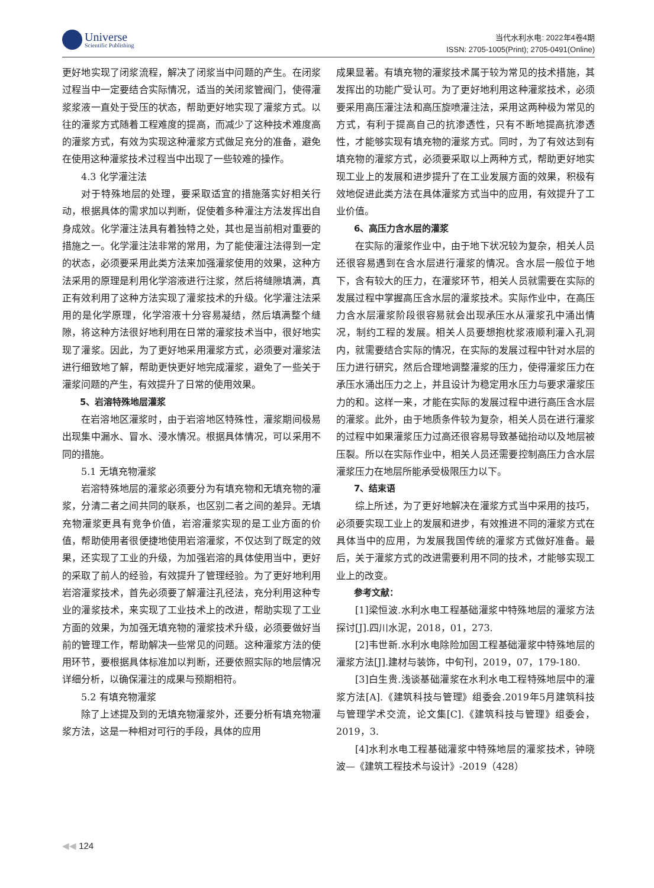Universe
Scientific Publishing
当代水利水电: 2022年4卷4期
ISSN: 2705-1005(Print); 2705-0491(Online)
更好地实现了闭浆流程，解决了闭浆当中问题的产生。在闭浆过程当中一定要结合实际情况，适当的关闭浆管阀门，使得灌浆浆液一直处于受压的状态，帮助更好地实现了灌浆方式。以往的灌浆方式随着工程难度的提高，而减少了这种技术难度高的灌浆方式，有效为实现这种灌浆方式做足充分的准备，避免在使用这种灌浆技术过程当中出现了一些较难的操作。
4.3 化学灌注法
对于特殊地层的处理，要采取适宜的措施落实好相关行动，根据具体的需求加以判断，促使着多种灌注方法发挥出自身成效。化学灌注法具有着独特之处，其也是当前相对重要的措施之一。化学灌注法非常的常用，为了能使灌注法得到一定的状态，必须要采用此类方法来加强灌浆使用的效果，这种方法采用的原理是利用化学溶液进行注浆，然后将缝隙填满，真正有效利用了这种方法实现了灌浆技术的升级。化学灌注法采用的是化学原理，化学溶液十分容易凝结，然后填满整个缝隙，将这种方法很好地利用在日常的灌浆技术当中，很好地实现了灌浆。因此，为了更好地采用灌浆方式，必须要对灌浆法进行细致地了解，帮助更快更好地完成灌浆，避免了一些关于灌浆问题的产生，有效提升了日常的使用效果。
5、岩溶特殊地层灌浆
在岩溶地区灌浆时，由于岩溶地区特殊性，灌浆期间极易出现集中漏水、冒水、浸水情况。根据具体情况，可以采用不同的措施。
5.1 无填充物灌浆
岩溶特殊地层的灌浆必须要分为有填充物和无填充物的灌浆，分清二者之间共同的联系，也区别二者之间的差异。无填充物灌浆更具有竞争价值，岩溶灌浆实现的是工业方面的价值，帮助使用者很便捷地使用岩溶灌浆，不仅达到了既定的效果，还实现了工业的升级，为加强岩溶的具体使用当中，更好的采取了前人的经验，有效提升了管理经验。为了更好地利用岩溶灌浆技术，首先必须要了解灌注孔径法，充分利用这种专业的灌浆技术，来实现了工业技术上的改进，帮助实现了工业方面的效果，为加强无填充物的灌浆技术升级，必须要做好当前的管理工作，帮助解决一些常见的问题。这种灌浆方法的使用环节，要根据具体标准加以判断，还要依照实际的地层情况详细分析，以确保灌注的成果与预期相符。
5.2 有填充物灌浆
除了上述提及到的无填充物灌浆外，还要分析有填充物灌浆方法，这是一种相对可行的手段，具体的应用
成果显著。有填充物的灌浆技术属于较为常见的技术措施，其发挥出的功能广受认可。为了更好地利用这种灌浆技术，必须要采用高压灌注法和高压旋喷灌注法，采用这两种极为常见的方式，有利于提高自己的抗渗透性，只有不断地提高抗渗透性，才能够实现有填充物的灌浆方式。同时，为了有效达到有填充物的灌浆方式，必须要采取以上两种方式，帮助更好地实现工业上的发展和进步提升了在工业发展方面的效果，积极有效地促进此类方法在具体灌浆方式当中的应用，有效提升了工业价值。
6、高压力含水层的灌浆
在实际的灌浆作业中，由于地下状况较为复杂，相关人员还很容易遇到在含水层进行灌浆的情况。含水层一般位于地下，含有较大的压力，在灌浆环节，相关人员就需要在实际的发展过程中掌握高压含水层的灌浆技术。实际作业中，在高压力含水层灌浆阶段很容易就会出现承压水从灌浆孔中涌出情况，制约工程的发展。相关人员要想抱枕浆液顺利灌入孔洞内，就需要结合实际的情况，在实际的发展过程中针对水层的压力进行研究，然后合理地调整灌浆的压力，使得灌浆压力在承压水涌出压力之上，并且设计为稳定用水压力与要求灌浆压力的和。这样一来，才能在实际的发展过程中进行高压含水层的灌浆。此外，由于地质条件较为复杂，相关人员在进行灌浆的过程中如果灌浆压力过高还很容易导致基础抬动以及地层被压裂。所以在实际作业中，相关人员还需要控制高压力含水层灌浆压力在地层所能承受极限压力以下。
7、结束语
综上所述，为了更好地解决在灌浆方式当中采用的技巧，必须要实现工业上的发展和进步，有效推进不同的灌浆方式在具体当中的应用，为发展我国传统的灌浆方式做好准备。最后，关于灌浆方式的改进需要利用不同的技术，才能够实现工业上的改变。
参考文献：
[1]梁恒波.水利水电工程基础灌浆中特殊地层的灌浆方法探讨[J].四川水泥，2018，01，273.
[2]韦世新.水利水电除险加固工程基础灌浆中特殊地层的灌浆方法[J].建材与装饰，中旬刊，2019，07，179-180.
[3]白生贵.浅谈基础灌浆在水利水电工程特殊地层中的灌浆方法[A].《建筑科技与管理》组委会.2019年5月建筑科技与管理学术交流，论文集[C].《建筑科技与管理》组委会，2019，3.
[4]水利水电工程基础灌浆中特殊地层的灌浆技术，钟晓波—《建筑工程技术与设计》-2019（428）
◀◀ 124